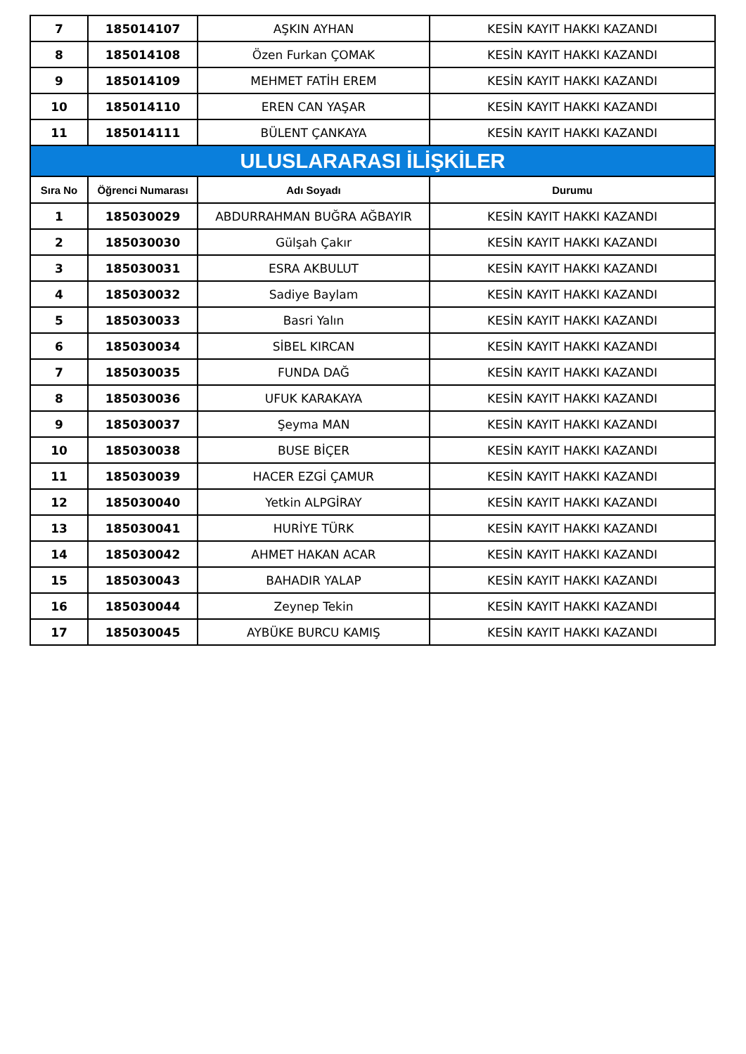| 7 | 185014107 | AŞKIN AYHAN | KESİN KAYIT HAKKI KAZANDI |
| 8 | 185014108 | Özen Furkan ÇOMAK | KESİN KAYIT HAKKI KAZANDI |
| 9 | 185014109 | MEHMET FATİH EREM | KESİN KAYIT HAKKI KAZANDI |
| 10 | 185014110 | EREN CAN YAŞAR | KESİN KAYIT HAKKI KAZANDI |
| 11 | 185014111 | BÜLENT ÇANKAYA | KESİN KAYIT HAKKI KAZANDI |
| ULUSLARARASI İLİŞKİLER | | | |
| Sıra No | Öğrenci Numarası | Adı Soyadı | Durumu |
| 1 | 185030029 | ABDURRAHMAN BUĞRA AĞBAYIR | KESİN KAYIT HAKKI KAZANDI |
| 2 | 185030030 | Gülşah Çakır | KESİN KAYIT HAKKI KAZANDI |
| 3 | 185030031 | ESRA AKBULUT | KESİN KAYIT HAKKI KAZANDI |
| 4 | 185030032 | Sadiye Baylam | KESİN KAYIT HAKKI KAZANDI |
| 5 | 185030033 | Basri Yalın | KESİN KAYIT HAKKI KAZANDI |
| 6 | 185030034 | SİBEL KIRCAN | KESİN KAYIT HAKKI KAZANDI |
| 7 | 185030035 | FUNDA DAĞ | KESİN KAYIT HAKKI KAZANDI |
| 8 | 185030036 | UFUK KARAKAYA | KESİN KAYIT HAKKI KAZANDI |
| 9 | 185030037 | Şeyma MAN | KESİN KAYIT HAKKI KAZANDI |
| 10 | 185030038 | BUSE BİÇER | KESİN KAYIT HAKKI KAZANDI |
| 11 | 185030039 | HACER EZGİ ÇAMUR | KESİN KAYIT HAKKI KAZANDI |
| 12 | 185030040 | Yetkin ALPGİRAY | KESİN KAYIT HAKKI KAZANDI |
| 13 | 185030041 | HURİYE TÜRK | KESİN KAYIT HAKKI KAZANDI |
| 14 | 185030042 | AHMET HAKAN ACAR | KESİN KAYIT HAKKI KAZANDI |
| 15 | 185030043 | BAHADIR YALAP | KESİN KAYIT HAKKI KAZANDI |
| 16 | 185030044 | Zeynep Tekin | KESİN KAYIT HAKKI KAZANDI |
| 17 | 185030045 | AYBÜKE BURCU KAMIŞ | KESİN KAYIT HAKKI KAZANDI |